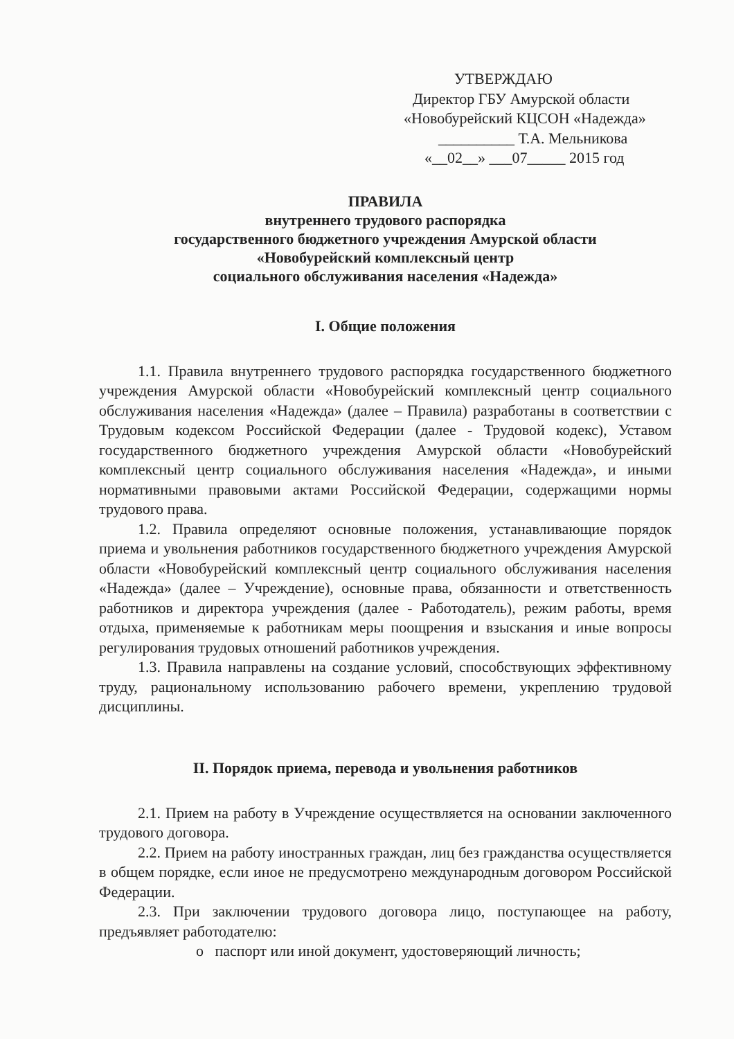УТВЕРЖДАЮ
Директор ГБУ Амурской области
«Новобурейский КЦСОН «Надежда»
__________ Т.А. Мельникова
«__02__» ___07_____ 2015 год
ПРАВИЛА
внутреннего трудового распорядка
государственного бюджетного учреждения Амурской области
«Новобурейский комплексный центр
социального обслуживания населения «Надежда»
I. Общие положения
1.1. Правила внутреннего трудового распорядка государственного бюджетного учреждения Амурской области «Новобурейский комплексный центр социального обслуживания населения «Надежда» (далее – Правила) разработаны в соответствии с Трудовым кодексом Российской Федерации (далее - Трудовой кодекс), Уставом государственного бюджетного учреждения Амурской области «Новобурейский комплексный центр социального обслуживания населения «Надежда», и иными нормативными правовыми актами Российской Федерации, содержащими нормы трудового права.
1.2. Правила определяют основные положения, устанавливающие порядок приема и увольнения работников государственного бюджетного учреждения Амурской области «Новобурейский комплексный центр социального обслуживания населения «Надежда» (далее – Учреждение), основные права, обязанности и ответственность работников и директора учреждения (далее - Работодатель), режим работы, время отдыха, применяемые к работникам меры поощрения и взыскания и иные вопросы регулирования трудовых отношений работников учреждения.
1.3. Правила направлены на создание условий, способствующих эффективному труду, рациональному использованию рабочего времени, укреплению трудовой дисциплины.
II. Порядок приема, перевода и увольнения работников
2.1. Прием на работу в Учреждение осуществляется на основании заключенного трудового договора.
2.2. Прием на работу иностранных граждан, лиц без гражданства осуществляется в общем порядке, если иное не предусмотрено международным договором Российской Федерации.
2.3. При заключении трудового договора лицо, поступающее на работу, предъявляет работодателю:
o паспорт или иной документ, удостоверяющий личность;